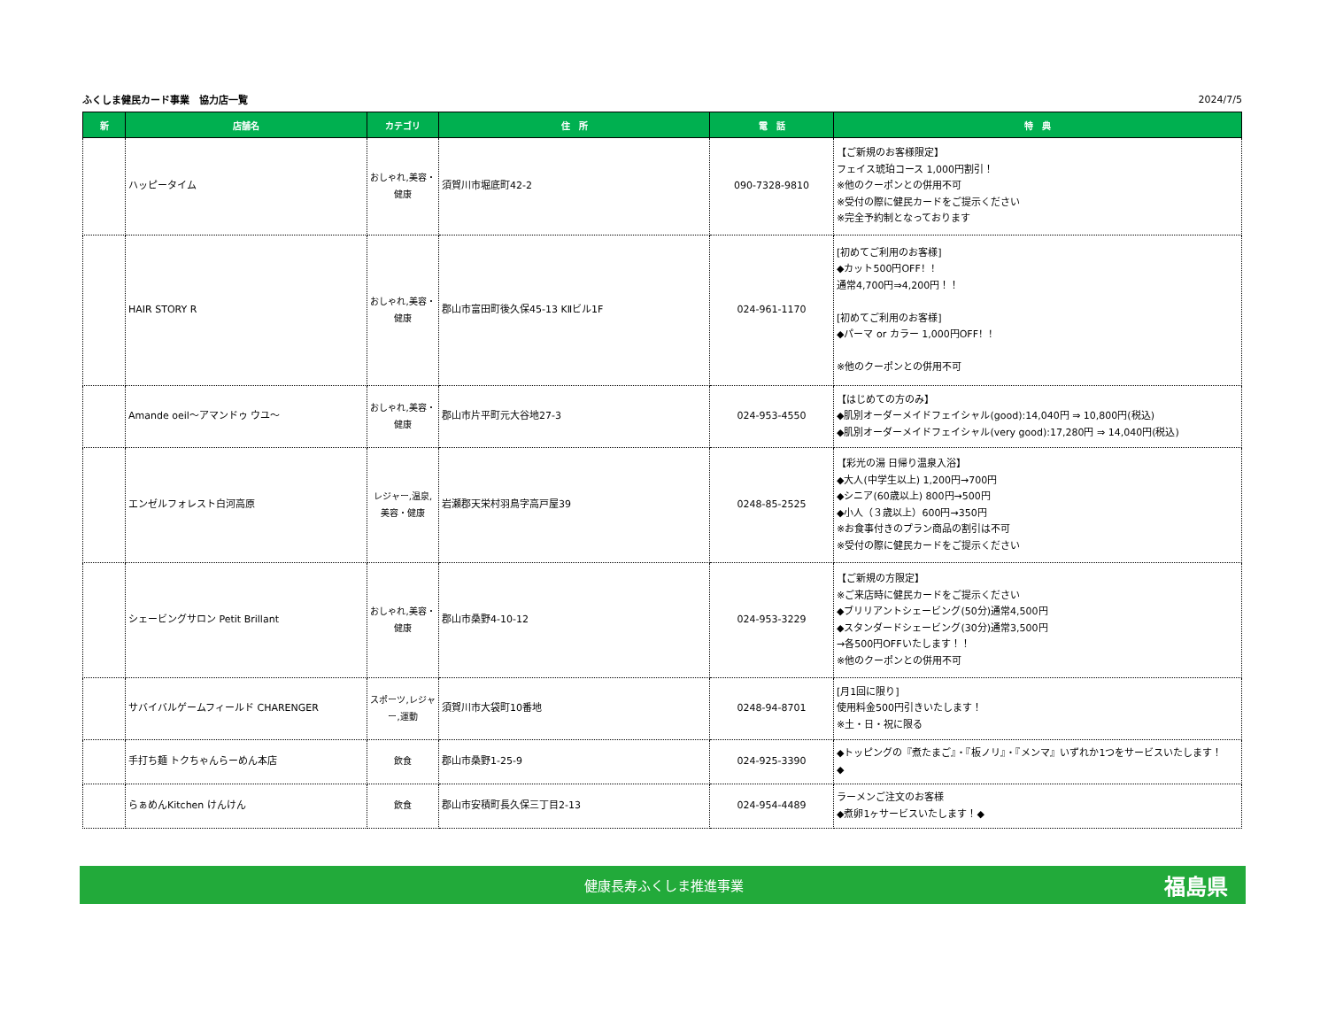ふくしま健民カード事業　協力店一覧 2024/7/5
| 新 | 店舗名 | カテゴリ | 住 所 | 電 話 | 特 典 |
| --- | --- | --- | --- | --- | --- |
| | ハッピータイム | おしゃれ,美容・健康 | 須賀川市堀底町42-2 | 090-7328-9810 | 【ご新規のお客様限定】 フェイス琥珀コース 1,000円割引！ ※他のクーポンとの併用不可 ※受付の際に健民カードをご提示ください ※完全予約制となっております |
| | HAIR STORY R | おしゃれ,美容・健康 | 郡山市富田町後久保45-13 KⅡビル1F | 024-961-1170 | [初めてご利用のお客様] ◆カット500円OFF！！ 通常4,700円⇒4,200円！！ [初めてご利用のお客様] ◆パーマ or カラー 1,000円OFF！！ ※他のクーポンとの併用不可 |
| | Amande oeil～アマンドゥ ウユ～ | おしゃれ,美容・健康 | 郡山市片平町元大谷地27-3 | 024-953-4550 | 【はじめての方のみ】 ◆肌別オーダーメイドフェイシャル(good):14,040円 ⇒ 10,800円(税込) ◆肌別オーダーメイドフェイシャル(very good):17,280円 ⇒ 14,040円(税込) |
| | エンゼルフォレスト白河高原 | レジャー,温泉,美容・健康 | 岩瀬郡天栄村羽鳥字高戸屋39 | 0248-85-2525 | 【彩光の湯 日帰り温泉入浴】 ◆大人(中学生以上) 1,200円→700円 ◆シニア(60歳以上) 800円→500円 ◆小人（３歳以上）600円→350円 ※お食事付きのプラン商品の割引は不可 ※受付の際に健民カードをご提示ください |
| | シェービングサロン Petit Brillant | おしゃれ,美容・健康 | 郡山市桑野4-10-12 | 024-953-3229 | 【ご新規の方限定】 ※ご来店時に健民カードをご提示ください ◆ブリリアントシェービング(50分)通常4,500円 ◆スタンダードシェービング(30分)通常3,500円 →各500円OFFいたします！！ ※他のクーポンとの併用不可 |
| | サバイバルゲームフィールド CHARENGER | スポーツ,レジャー,運動 | 須賀川市大袋町10番地 | 0248-94-8701 | [月1回に限り] 使用料金500円引きいたします！ ※土・日・祝に限る |
| | 手打ち麺 トクちゃんらーめん本店 | 飲食 | 郡山市桑野1-25-9 | 024-925-3390 | ◆トッピングの『煮たまご』・『板ノリ』・『メンマ』いずれか1つをサービスいたします！ ◆ |
| | らぁめんKitchen けんけん | 飲食 | 郡山市安積町長久保三丁目2-13 | 024-954-4489 | ラーメンご注文のお客様 ◆煮卵1ヶサービスいたします！◆ |
健康長寿ふくしま推進事業 福島県